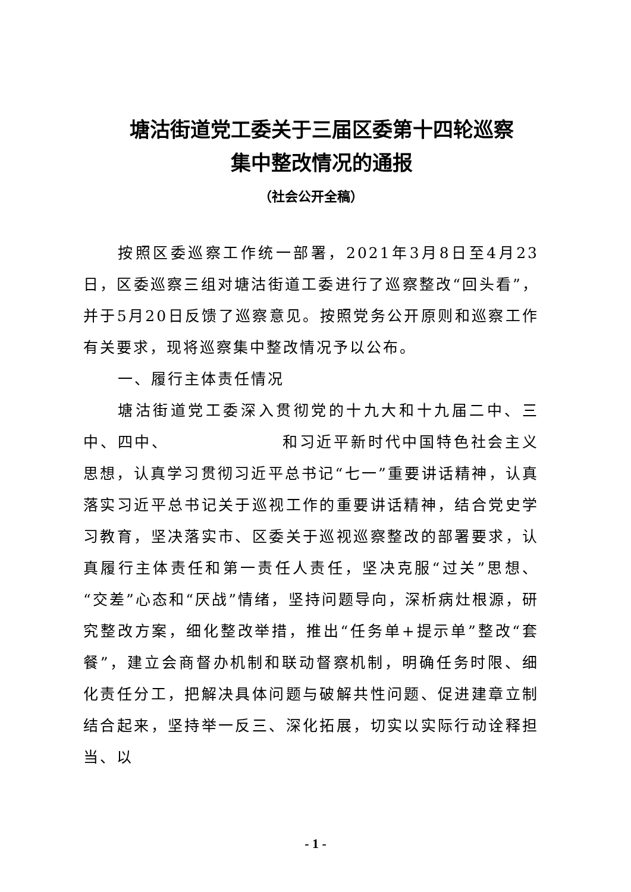塘沽街道党工委关于三届区委第十四轮巡察
集中整改情况的通报
（社会公开全稿）
按照区委巡察工作统一部署，2021年3月8日至4月23日，区委巡察三组对塘沽街道工委进行了巡察整改“回头看”，并于5月20日反馈了巡察意见。按照党务公开原则和巡察工作有关要求，现将巡察集中整改情况予以公布。
一、履行主体责任情况
塘沽街道党工委深入贯彻党的十九大和十九届二中、三中、四中、 和习近平新时代中国特色社会主义思想，认真学习贯彻习近平总书记“七一”重要讲话精神，认真落实习近平总书记关于巡视工作的重要讲话精神，结合党史学习教育，坚决落实市、区委关于巡视巡察整改的部署要求，认真履行主体责任和第一责任人责任，坚决克服“过关”思想、“交差”心态和“厌战”情绪，坚持问题导向，深析病灶根源，研究整改方案，细化整改举措，推出“任务单+提示单”整改“套餐”，建立会商督办机制和联动督察机制，明确任务时限、细化责任分工，把解决具体问题与破解共性问题、促进建章立制结合起来，坚持举一反三、深化拓展，切实以实际行动诠释担当、以
- 1 -